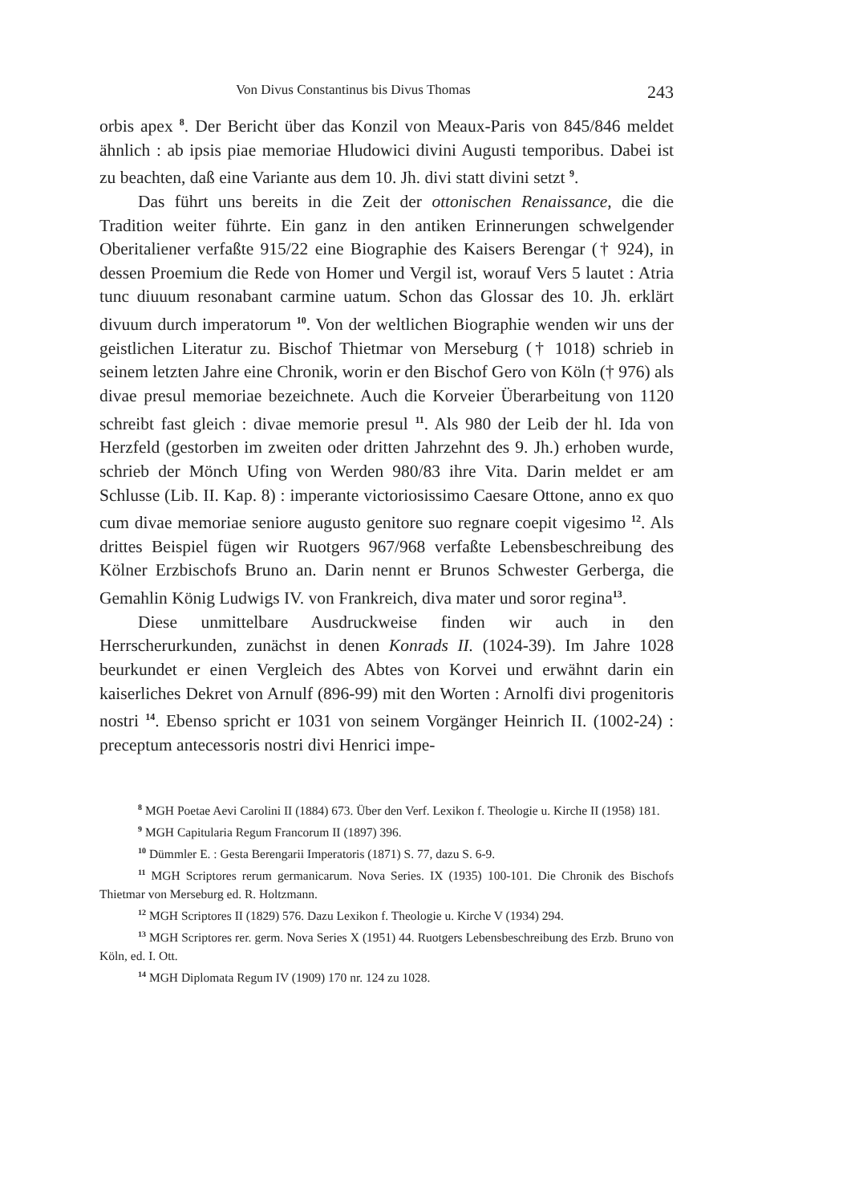Von Divus Constantinus bis Divus Thomas 243
orbis apex <sup>8</sup>. Der Bericht über das Konzil von Meaux-Paris von 845/846 meldet ähnlich : ab ipsis piae memoriae Hludowici divini Augusti temporibus. Dabei ist zu beachten, daß eine Variante aus dem 10. Jh. divi statt divini setzt <sup>9</sup>.
Das führt uns bereits in die Zeit der ottonischen Renaissance, die die Tradition weiter führte. Ein ganz in den antiken Erinnerungen schwelgender Oberitaliener verfaßte 915/22 eine Biographie des Kaisers Berengar († 924), in dessen Proemium die Rede von Homer und Vergil ist, worauf Vers 5 lautet : Atria tunc diuuum resonabant carmine uatum. Schon das Glossar des 10. Jh. erklärt divuum durch imperatorum <sup>10</sup>. Von der weltlichen Biographie wenden wir uns der geistlichen Literatur zu. Bischof Thietmar von Merseburg († 1018) schrieb in seinem letzten Jahre eine Chronik, worin er den Bischof Gero von Köln († 976) als divae presul memoriae bezeichnete. Auch die Korveier Überarbeitung von 1120 schreibt fast gleich : divae memorie presul <sup>11</sup>. Als 980 der Leib der hl. Ida von Herzfeld (gestorben im zweiten oder dritten Jahrzehnt des 9. Jh.) erhoben wurde, schrieb der Mönch Ufing von Werden 980/83 ihre Vita. Darin meldet er am Schlusse (Lib. II. Kap. 8) : imperante victoriosissimo Caesare Ottone, anno ex quo cum divae memoriae seniore augusto genitore suo regnare coepit vigesimo <sup>12</sup>. Als drittes Beispiel fügen wir Ruotgers 967/968 verfaßte Lebensbeschreibung des Kölner Erzbischofs Bruno an. Darin nennt er Brunos Schwester Gerberga, die Gemahlin König Ludwigs IV. von Frankreich, diva mater und soror regina<sup>13</sup>.
Diese unmittelbare Ausdruckweise finden wir auch in den Herrscherurkunden, zunächst in denen Konrads II. (1024-39). Im Jahre 1028 beurkundet er einen Vergleich des Abtes von Korvei und erwähnt darin ein kaiserliches Dekret von Arnulf (896-99) mit den Worten : Arnolfi divi progenitoris nostri <sup>14</sup>. Ebenso spricht er 1031 von seinem Vorgänger Heinrich II. (1002-24) : preceptum antecessoris nostri divi Henrici impe-
<sup>8</sup> MGH Poetae Aevi Carolini II (1884) 673. Über den Verf. Lexikon f. Theologie u. Kirche II (1958) 181.
<sup>9</sup> MGH Capitularia Regum Francorum II (1897) 396.
<sup>10</sup> Dümmler E. : Gesta Berengarii Imperatoris (1871) S. 77, dazu S. 6-9.
<sup>11</sup> MGH Scriptores rerum germanicarum. Nova Series. IX (1935) 100-101. Die Chronik des Bischofs Thietmar von Merseburg ed. R. Holtzmann.
<sup>12</sup> MGH Scriptores II (1829) 576. Dazu Lexikon f. Theologie u. Kirche V (1934) 294.
<sup>13</sup> MGH Scriptores rer. germ. Nova Series X (1951) 44. Ruotgers Lebensbeschreibung des Erzb. Bruno von Köln, ed. I. Ott.
<sup>14</sup> MGH Diplomata Regum IV (1909) 170 nr. 124 zu 1028.